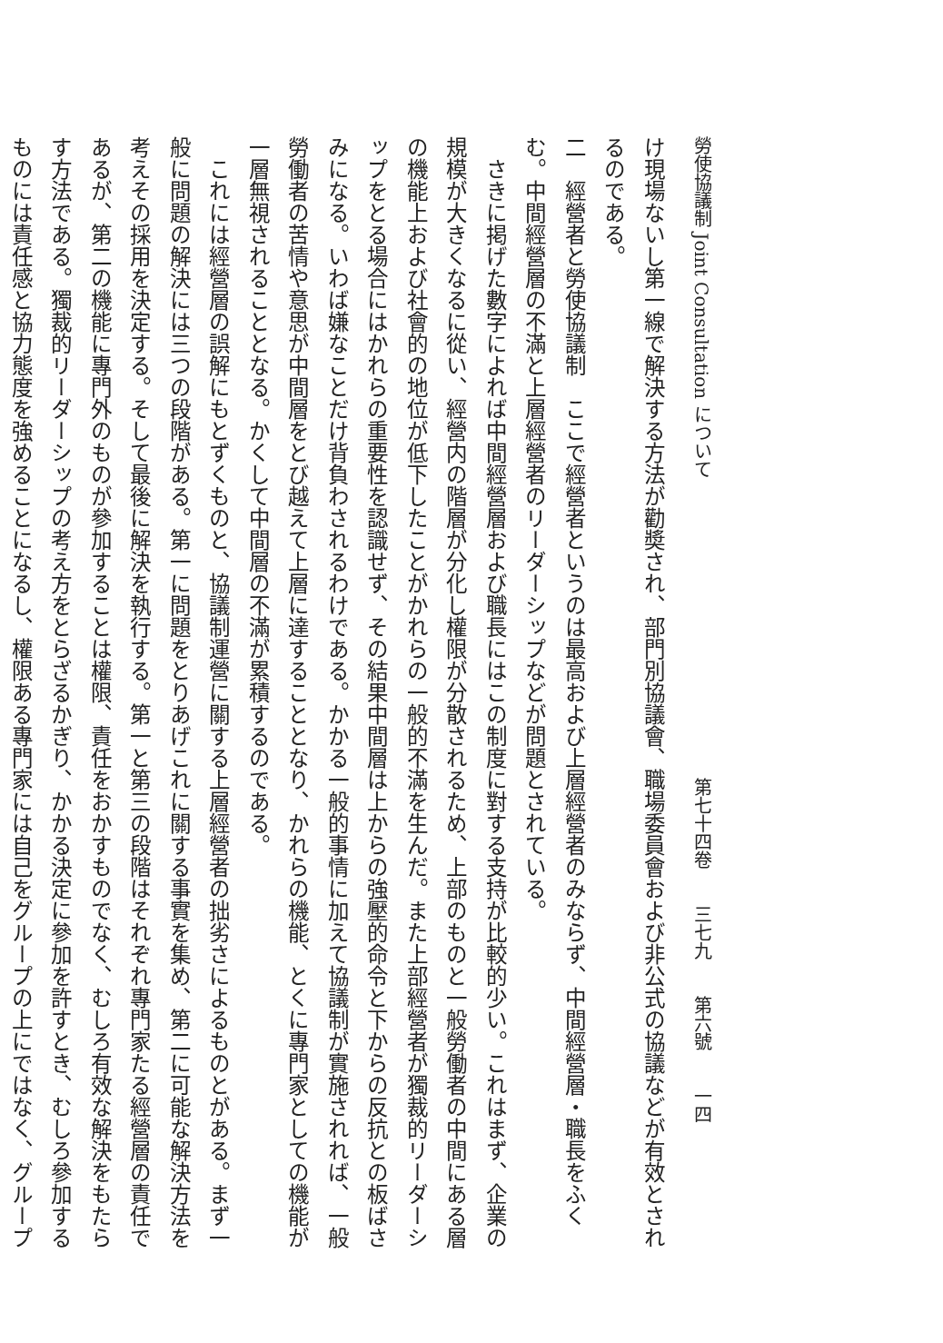勞使協議制 Joint Consultation について第七十四卷　　三七九　　第六號　　一四
け現場ないし第一線で解決する方法が勸奬され、部門別協議會、職場委員會および非公式の協議などが有效とされ
るのである。
二　經營者と勞使協議制　ここで經營者というのは最高および上層經營者のみならず、中間經營層・職長をふく
む。中間經營層の不滿と上層經營者のリーダーシップなどが問題とされている。
　さきに掲げた數字によれば中間經營層および職長にはこの制度に對する支持が比較的少い。これはまず、企業の
規模が大きくなるに從い、經營内の階層が分化し權限が分散されるため、上部のものと一般勞働者の中間にある層
の機能上および社會的の地位が低下したことがかれらの一般的不滿を生んだ。また上部經營者が獨裁的リーダーシ
ップをとる場合にはかれらの重要性を認識せず、その結果中間層は上からの強壓的命令と下からの反抗との板ばさ
みになる。いわば嫌なことだけ背負わされるわけである。かかる一般的事情に加えて協議制が實施されれば、一般
勞働者の苦情や意思が中間層をとび越えて上層に達することとなり、かれらの機能、とくに專門家としての機能が
一層無視されることとなる。かくして中間層の不滿が累積するのである。
　これには經營層の誤解にもとずくものと、協議制運營に關する上層經營者の拙劣さによるものとがある。まず一
般に問題の解決には三つの段階がある。第一に問題をとりあげこれに關する事實を集め、第二に可能な解決方法を
考えその採用を決定する。そして最後に解決を執行する。第一と第三の段階はそれぞれ專門家たる經營層の責任で
あるが、第二の機能に專門外のものが參加することは權限、責任をおかすものでなく、むしろ有效な解決をもたら
す方法である。獨裁的リーダーシップの考え方をとらざるかぎり、かかる決定に參加を許すとき、むしろ參加する
ものには責任感と協力態度を強めることになるし、權限ある專門家には自己をグループの上にではなく、グループ